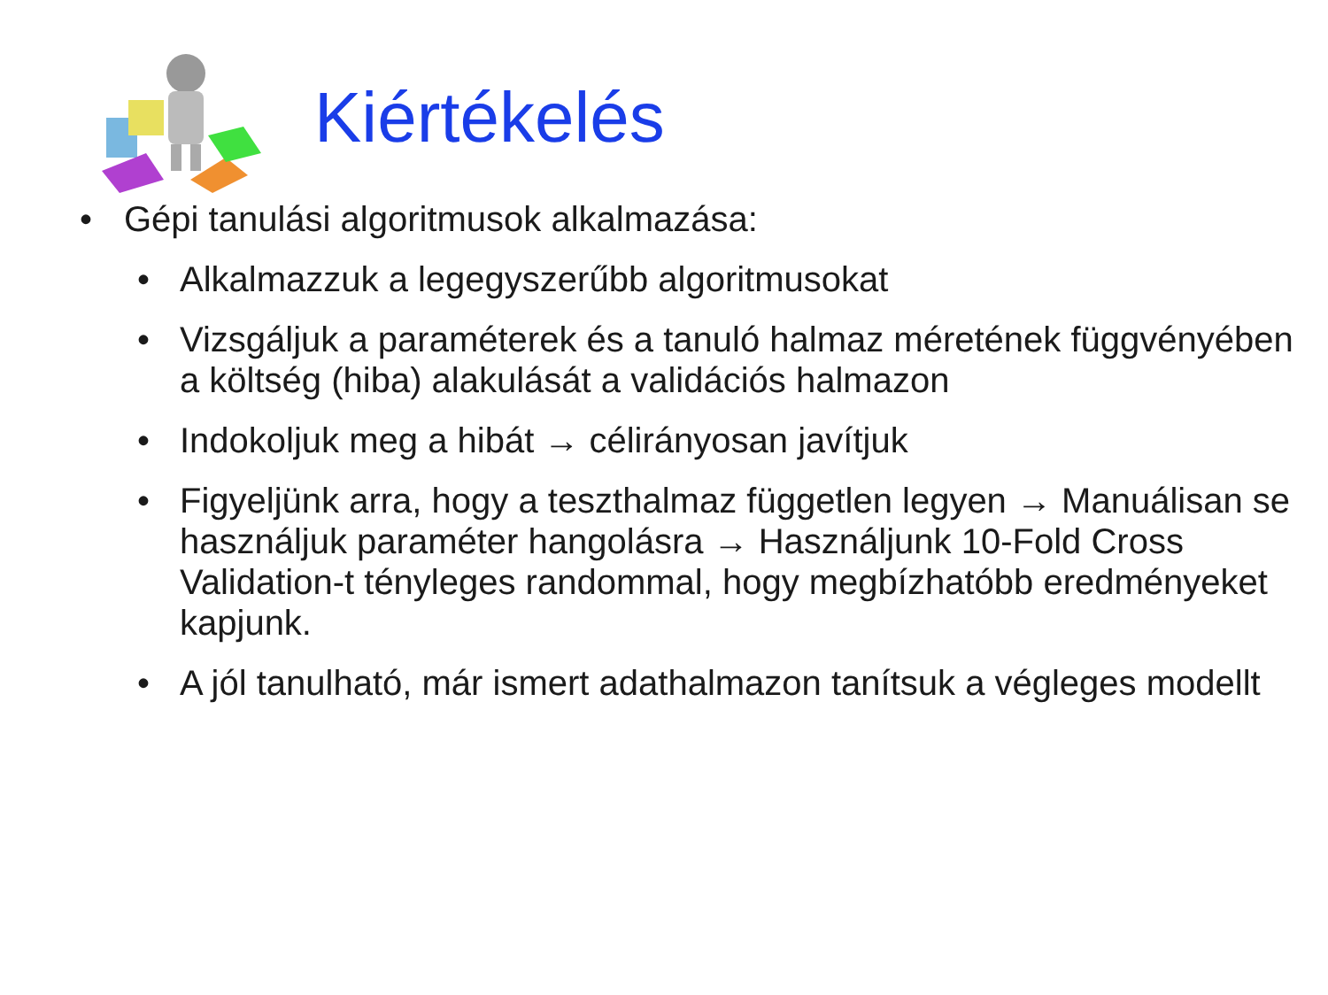Kiértékelés
• Gépi tanulási algoritmusok alkalmazása:
• Alkalmazzuk a legegyszerűbb algoritmusokat
• Vizsgáljuk a paraméterek és a tanuló halmaz méretének függvényében a költség (hiba) alakulását a validációs halmazon
• Indokoljuk meg a hibát → célirányosan javítjuk
• Figyeljünk arra, hogy a teszthalmaz független legyen → Manuálisan se használjuk paraméter hangolásra → Használjunk 10-Fold Cross Validation-t tényleges randommal, hogy megbízhatóbb eredményeket kapjunk.
• A jól tanulható, már ismert adathalmazon tanítsuk a végleges modellt